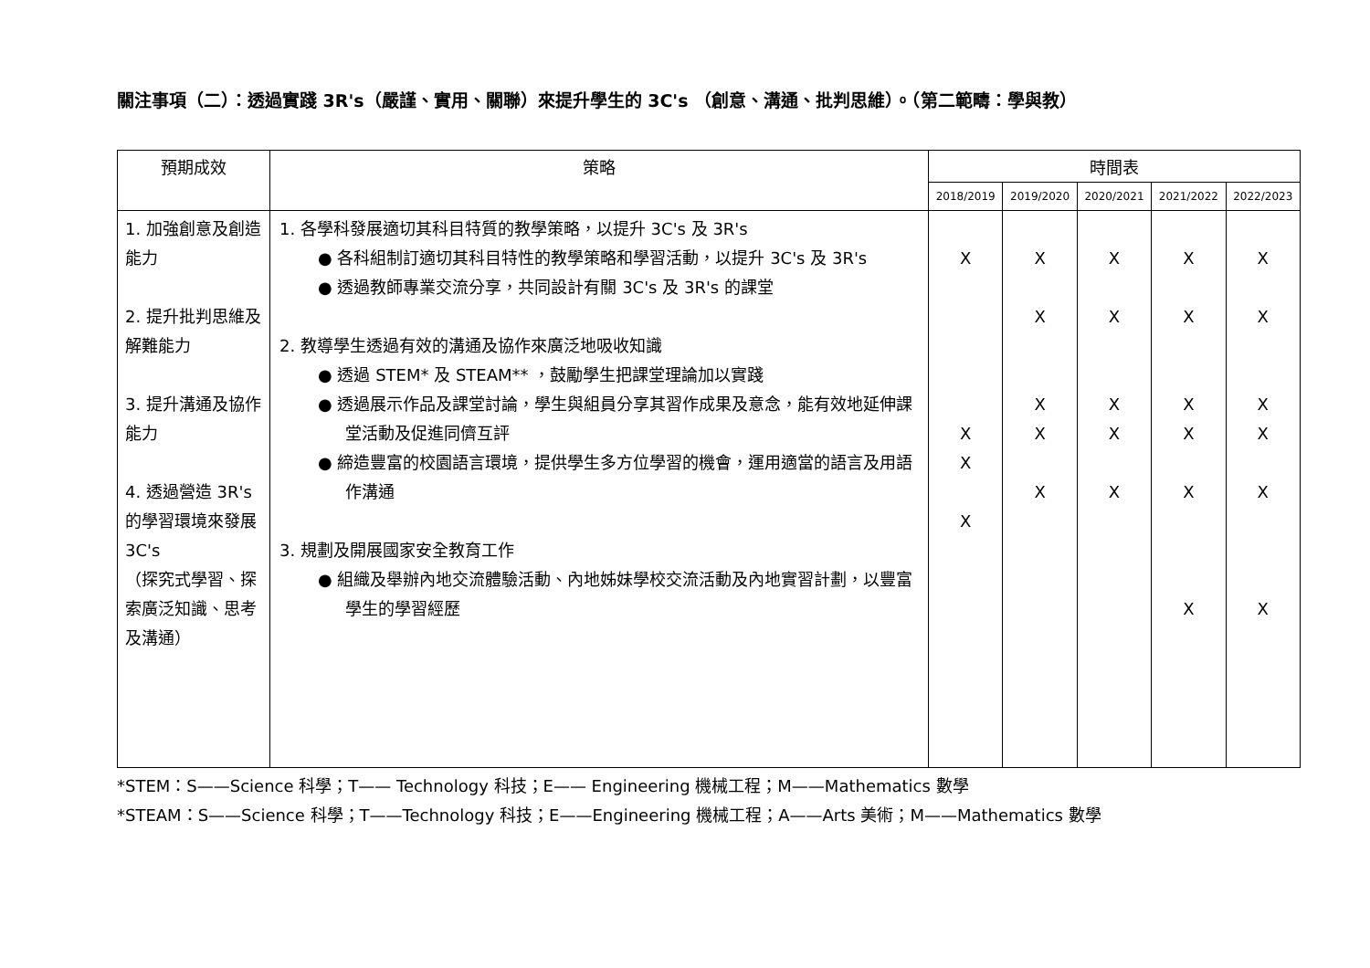關注事項（二）：透過實踐 3R's（嚴謹、實用、關聯）來提升學生的 3C's （創意、溝通、批判思維）。（第二範疇：學與教）
| 預期成效 | 策略 | 時間表 | | | | |
| --- | --- | --- | --- | --- | --- | --- |
| | | 2018/2019 | 2019/2020 | 2020/2021 | 2021/2022 | 2022/2023 |
| 1. 加強創意及創造能力 2. 提升批判思維及解難能力 3. 提升溝通及協作能力 4. 透過營造 3R's 的學習環境來發展 3C's （探究式學習、探索廣泛知識、思考及溝通） | 1. 各學科發展適切其科目特質的教學策略，以提升 3C's 及 3R's ● 各科組制訂適切其科目特性的教學策略和學習活動，以提升 3C's 及 3R's ● 透過教師專業交流分享，共同設計有關 3C's 及 3R's 的課堂 2. 教導學生透過有效的溝通及協作來廣泛地吸收知識 ● 透過 STEM* 及 STEAM** ，鼓勵學生把課堂理論加以實踐 ● 透過展示作品及課堂討論，學生與組員分享其習作成果及意念，能有效地延伸課堂活動及促進同儕互評 ● 締造豐富的校園語言環境，提供學生多方位學習的機會，運用適當的語言及用語作溝通 3. 規劃及開展國家安全教育工作 ● 組織及舉辦內地交流體驗活動、內地姊妹學校交流活動及內地實習計劃，以豐富學生的學習經歷 | X X X X | X X X X X | X X X X X | X X X X X X | X X X X X X |
*STEM：S——Science 科學；T—— Technology 科技；E—— Engineering 機械工程；M——Mathematics 數學
*STEAM：S——Science 科學；T——Technology 科技；E——Engineering 機械工程；A——Arts 美術；M——Mathematics 數學